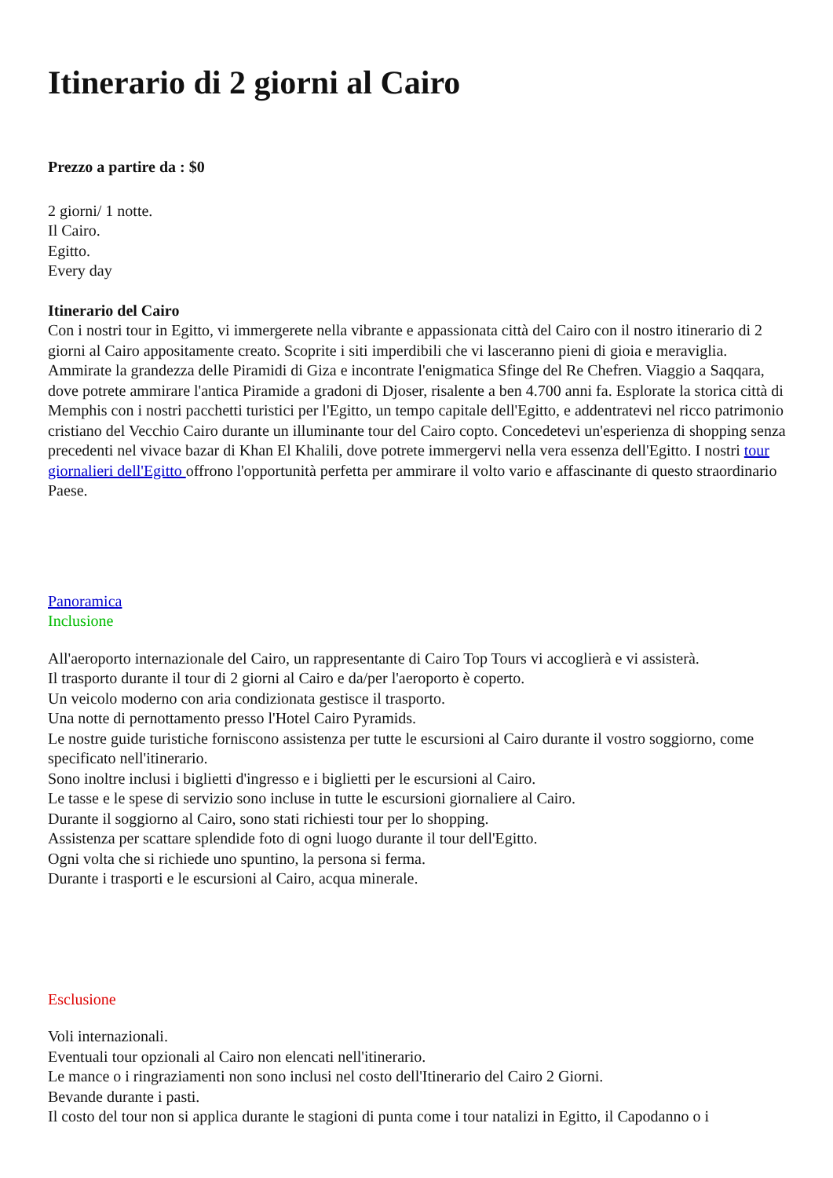Itinerario di 2 giorni al Cairo
Prezzo a partire da : $0
2 giorni/ 1 notte.
Il Cairo.
Egitto.
Every day
Itinerario del Cairo
Con i nostri tour in Egitto, vi immergerete nella vibrante e appassionata città del Cairo con il nostro itinerario di 2 giorni al Cairo appositamente creato. Scoprite i siti imperdibili che vi lasceranno pieni di gioia e meraviglia. Ammirate la grandezza delle Piramidi di Giza e incontrate l'enigmatica Sfinge del Re Chefren. Viaggio a Saqqara, dove potrete ammirare l'antica Piramide a gradoni di Djoser, risalente a ben 4.700 anni fa. Esplorate la storica città di Memphis con i nostri pacchetti turistici per l'Egitto, un tempo capitale dell'Egitto, e addentratevi nel ricco patrimonio cristiano del Vecchio Cairo durante un illuminante tour del Cairo copto. Concedetevi un'esperienza di shopping senza precedenti nel vivace bazar di Khan El Khalili, dove potrete immergervi nella vera essenza dell'Egitto. I nostri tour giornalieri dell'Egitto offrono l'opportunità perfetta per ammirare il volto vario e affascinante di questo straordinario Paese.
Panoramica
Inclusione
All'aeroporto internazionale del Cairo, un rappresentante di Cairo Top Tours vi accoglierà e vi assisterà.
Il trasporto durante il tour di 2 giorni al Cairo e da/per l'aeroporto è coperto.
Un veicolo moderno con aria condizionata gestisce il trasporto.
Una notte di pernottamento presso l'Hotel Cairo Pyramids.
Le nostre guide turistiche forniscono assistenza per tutte le escursioni al Cairo durante il vostro soggiorno, come specificato nell'itinerario.
Sono inoltre inclusi i biglietti d'ingresso e i biglietti per le escursioni al Cairo.
Le tasse e le spese di servizio sono incluse in tutte le escursioni giornaliere al Cairo.
Durante il soggiorno al Cairo, sono stati richiesti tour per lo shopping.
Assistenza per scattare splendide foto di ogni luogo durante il tour dell'Egitto.
Ogni volta che si richiede uno spuntino, la persona si ferma.
Durante i trasporti e le escursioni al Cairo, acqua minerale.
Esclusione
Voli internazionali.
Eventuali tour opzionali al Cairo non elencati nell'itinerario.
Le mance o i ringraziamenti non sono inclusi nel costo dell'Itinerario del Cairo 2 Giorni.
Bevande durante i pasti.
Il costo del tour non si applica durante le stagioni di punta come i tour natalizi in Egitto, il Capodanno o i